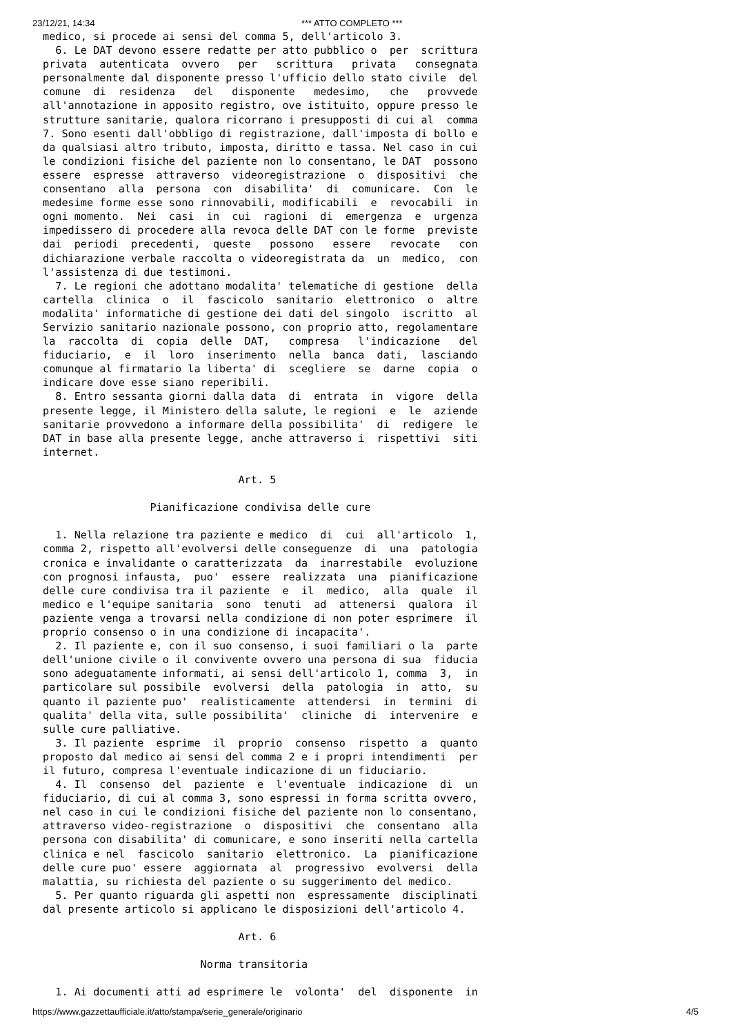23/12/21, 14:34 *** ATTO COMPLETO ***
medico, si procede ai sensi del comma 5, dell'articolo 3.
  6. Le DAT devono essere redatte per atto pubblico o  per  scrittura
privata  autenticata  ovvero   per   scrittura   privata   consegnata
personalmente dal disponente presso l'ufficio dello stato civile  del
comune  di  residenza   del   disponente   medesimo,   che   provvede
all'annotazione in apposito registro, ove istituito, oppure presso le
strutture sanitarie, qualora ricorrano i presupposti di cui al  comma
7. Sono esenti dall'obbligo di registrazione, dall'imposta di bollo e
da qualsiasi altro tributo, imposta, diritto e tassa. Nel caso in cui
le condizioni fisiche del paziente non lo consentano, le DAT  possono
essere  espresse  attraverso  videoregistrazione  o  dispositivi  che
consentano  alla  persona  con  disabilita'  di  comunicare.  Con  le
medesime forme esse sono rinnovabili, modificabili  e  revocabili  in
ogni momento.  Nei  casi  in  cui  ragioni  di  emergenza  e  urgenza
impedissero di procedere alla revoca delle DAT con le forme  previste
dai  periodi  precedenti,  queste   possono   essere   revocate   con
dichiarazione verbale raccolta o videoregistrata da  un  medico,  con
l'assistenza di due testimoni.
  7. Le regioni che adottano modalita' telematiche di gestione  della
cartella  clinica  o  il  fascicolo  sanitario  elettronico  o  altre
modalita' informatiche di gestione dei dati del singolo  iscritto  al
Servizio sanitario nazionale possono, con proprio atto, regolamentare
la  raccolta  di  copia  delle  DAT,   compresa   l'indicazione   del
fiduciario,  e  il  loro  inserimento  nella  banca  dati,  lasciando
comunque al firmatario la liberta' di  scegliere  se  darne  copia  o
indicare dove esse siano reperibili.
  8. Entro sessanta giorni dalla data  di  entrata  in  vigore  della
presente legge, il Ministero della salute, le regioni  e  le  aziende
sanitarie provvedono a informare della possibilita'  di  redigere  le
DAT in base alla presente legge, anche attraverso i  rispettivi  siti
internet.

                               Art. 5

                 Pianificazione condivisa delle cure

  1. Nella relazione tra paziente e medico  di  cui  all'articolo  1,
comma 2, rispetto all'evolversi delle conseguenze  di  una  patologia
cronica e invalidante o caratterizzata  da  inarrestabile  evoluzione
con prognosi infausta,  puo'  essere  realizzata  una  pianificazione
delle cure condivisa tra il paziente  e  il  medico,  alla  quale  il
medico e l'equipe sanitaria  sono  tenuti  ad  attenersi  qualora  il
paziente venga a trovarsi nella condizione di non poter esprimere  il
proprio consenso o in una condizione di incapacita'.
  2. Il paziente e, con il suo consenso, i suoi familiari o la  parte
dell'unione civile o il convivente ovvero una persona di sua  fiducia
sono adeguatamente informati, ai sensi dell'articolo 1, comma  3,  in
particolare sul possibile  evolversi  della  patologia  in  atto,  su
quanto il paziente puo'  realisticamente  attendersi  in  termini  di
qualita' della vita, sulle possibilita'  cliniche  di  intervenire  e
sulle cure palliative.
  3. Il paziente  esprime  il  proprio  consenso  rispetto  a  quanto
proposto dal medico ai sensi del comma 2 e i propri intendimenti  per
il futuro, compresa l'eventuale indicazione di un fiduciario.
  4. Il  consenso  del  paziente  e  l'eventuale  indicazione  di  un
fiduciario, di cui al comma 3, sono espressi in forma scritta ovvero,
nel caso in cui le condizioni fisiche del paziente non lo consentano,
attraverso video-registrazione  o  dispositivi  che  consentano  alla
persona con disabilita' di comunicare, e sono inseriti nella cartella
clinica e nel  fascicolo  sanitario  elettronico.  La  pianificazione
delle cure puo' essere  aggiornata  al  progressivo  evolversi  della
malattia, su richiesta del paziente o su suggerimento del medico.
  5. Per quanto riguarda gli aspetti non  espressamente  disciplinati
dal presente articolo si applicano le disposizioni dell'articolo 4.

                               Art. 6

                         Norma transitoria

  1. Ai documenti atti ad esprimere le  volonta'  del  disponente  in
https://www.gazzettaufficiale.it/atto/stampa/serie_generale/originario 4/5